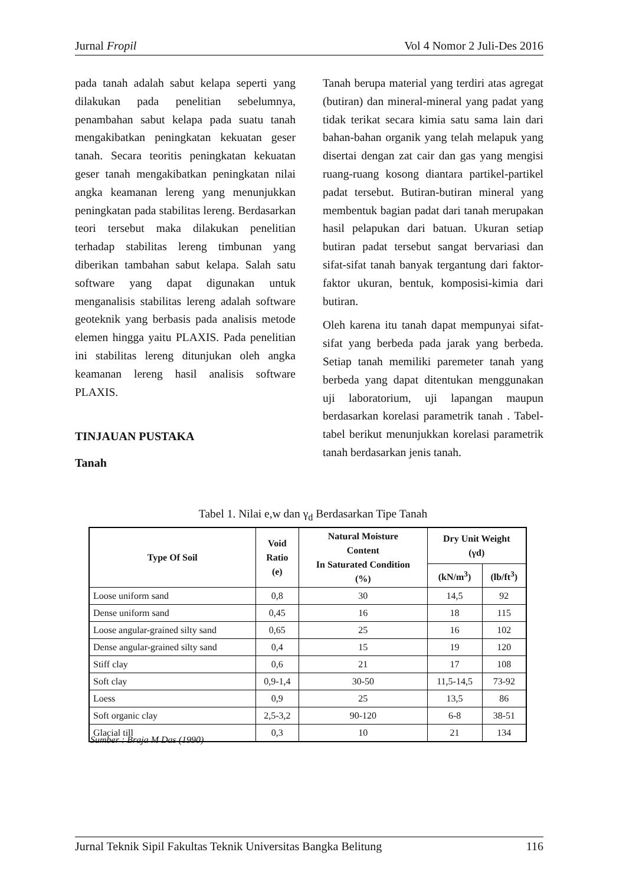Jurnal Fropil Vol 4 Nomor 2 Juli-Des 2016
pada tanah adalah sabut kelapa seperti yang dilakukan pada penelitian sebelumnya, penambahan sabut kelapa pada suatu tanah mengakibatkan peningkatan kekuatan geser tanah. Secara teoritis peningkatan kekuatan geser tanah mengakibatkan peningkatan nilai angka keamanan lereng yang menunjukkan peningkatan pada stabilitas lereng. Berdasarkan teori tersebut maka dilakukan penelitian terhadap stabilitas lereng timbunan yang diberikan tambahan sabut kelapa. Salah satu software yang dapat digunakan untuk menganalisis stabilitas lereng adalah software geoteknik yang berbasis pada analisis metode elemen hingga yaitu PLAXIS. Pada penelitian ini stabilitas lereng ditunjukan oleh angka keamanan lereng hasil analisis software PLAXIS.
TINJAUAN PUSTAKA
Tanah
Tanah berupa material yang terdiri atas agregat (butiran) dan mineral-mineral yang padat yang tidak terikat secara kimia satu sama lain dari bahan-bahan organik yang telah melapuk yang disertai dengan zat cair dan gas yang mengisi ruang-ruang kosong diantara partikel-partikel padat tersebut. Butiran-butiran mineral yang membentuk bagian padat dari tanah merupakan hasil pelapukan dari batuan. Ukuran setiap butiran padat tersebut sangat bervariasi dan sifat-sifat tanah banyak tergantung dari faktor-faktor ukuran, bentuk, komposisi-kimia dari butiran.
Oleh karena itu tanah dapat mempunyai sifat-sifat yang berbeda pada jarak yang berbeda. Setiap tanah memiliki paremeter tanah yang berbeda yang dapat ditentukan menggunakan uji laboratorium, uji lapangan maupun berdasarkan korelasi parametrik tanah . Tabel-tabel berikut menunjukkan korelasi parametrik tanah berdasarkan jenis tanah.
Tabel 1. Nilai e,w dan γ<sub>d</sub> Berdasarkan Tipe Tanah
| Type Of Soil | Void Ratio (e) | Natural Moisture Content In Saturated Condition (%) | Dry Unit Weight (γd) | |
| --- | --- | --- | --- | --- |
| | | | (kN/m<sup>3</sup>) | (lb/ft<sup>3</sup>) |
| Loose uniform sand | 0,8 | 30 | 14,5 | 92 |
| Dense uniform sand | 0,45 | 16 | 18 | 115 |
| Loose angular-grained silty sand | 0,65 | 25 | 16 | 102 |
| Dense angular-grained silty sand | 0,4 | 15 | 19 | 120 |
| Stiff clay | 0,6 | 21 | 17 | 108 |
| Soft clay | 0,9-1,4 | 30-50 | 11,5-14,5 | 73-92 |
| Loess | 0,9 | 25 | 13,5 | 86 |
| Soft organic clay | 2,5-3,2 | 90-120 | 6-8 | 38-51 |
| Glacial till | 0,3 | 10 | 21 | 134 |
Sumber : Braja M Das (1990)
Jurnal Teknik Sipil Fakultas Teknik Universitas Bangka Belitung 116